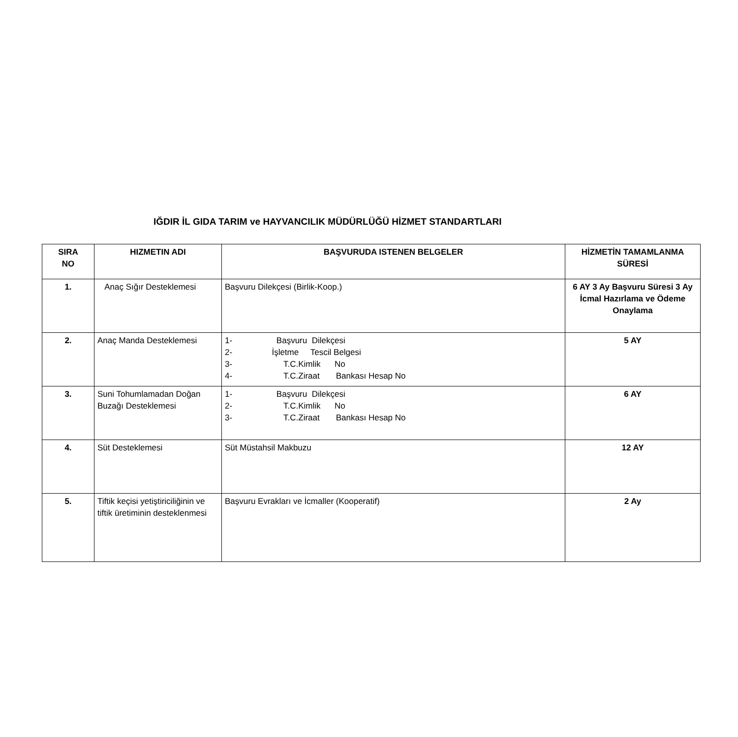IĞDIR İL GIDA TARIM ve HAYVANCILIK MÜDÜRLÜĞÜ HİZMET STANDARTLARI
| SIRA NO | HIZMETIN ADI | BAŞVURUDA ISTENEN BELGELER | HİZMETİN TAMAMLANMA SÜRESİ |
| --- | --- | --- | --- |
| 1. | Anaç Sığır Desteklemesi | Başvuru Dilekçesi (Birlik-Koop.) | 6 AY 3 Ay Başvuru Süresi 3 Ay İcmal Hazırlama ve Ödeme Onaylama |
| 2. | Anaç Manda Desteklemesi | 1- Başvuru Dilekçesi 2- İşletme Tescil Belgesi 3- T.C.Kimlik No 4- T.C.Ziraat Bankası Hesap No | 5 AY |
| 3. | Suni Tohumlamadan Doğan Buzağı Desteklemesi | 1- Başvuru Dilekçesi 2- T.C.Kimlik No 3- T.C.Ziraat Bankası Hesap No | 6 AY |
| 4. | Süt Desteklemesi | Süt Müstahsil Makbuzu | 12 AY |
| 5. | Tiftik keçisi yetiştiriciliğinin ve tiftik üretiminin desteklenmesi | Başvuru Evrakları ve İcmaller (Kooperatif) | 2 Ay |